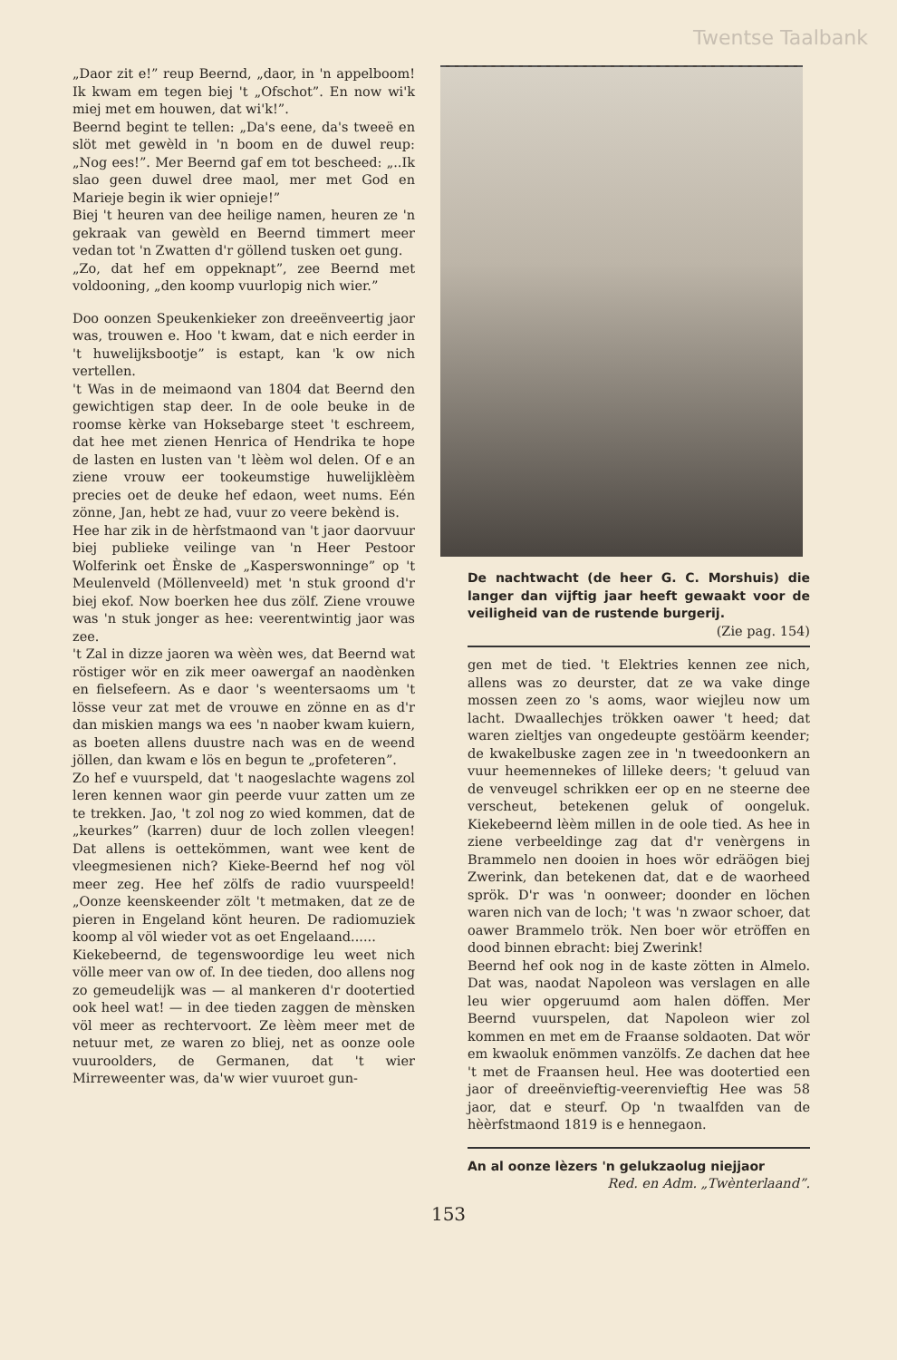Twentse Taalbank
„Daor zit e!” reup Beernd, „daor, in 'n appelboom! Ik kwam em tegen biej 't „Ofschot”. En now wi'k miej met em houwen, dat wi'k!”.
Beernd begint te tellen: „Da's eene, da's tweeë en slöt met gewèld in 'n boom en de duwel reup: „Nog ees!”. Mer Beernd gaf em tot bescheed: „..Ik slao geen duwel dree maol, mer met God en Marieje begin ik wier opnieje!”
Biej 't heuren van dee heilige namen, heuren ze 'n gekraak van gewèld en Beernd timmert meer vedan tot 'n Zwatten d'r göllend tusken oet gung.
„Zo, dat hef em oppeknapt”, zee Beernd met voldooning, „den koomp vuurlopig nich wier.”
Doo oonzen Speukenkieker zon dreeënveertig jaor was, trouwen e. Hoo 't kwam, dat e nich eerder in 't huwelijksbootje” is estapt, kan 'k ow nich vertellen.
't Was in de meimaond van 1804 dat Beernd den gewichtigen stap deer. In de oole beuke in de roomse kèrke van Hoksebarge steet 't eschreem, dat hee met zienen Henrica of Hendrika te hope de lasten en lusten van 't lèèm wol delen. Of e an ziene vrouw eer tookeumstige huwelijklèèm precies oet de deuke hef edaon, weet nums. Eén zönne, Jan, hebt ze had, vuur zo veere bekènd is.
Hee har zik in de hèrfstmaond van 't jaor daorvuur biej publieke veilinge van 'n Heer Pestoor Wolferink oet Ènske de „Kasperswonninge” op 't Meulenveld (Möllenveeld) met 'n stuk groond d'r biej ekof. Now boerken hee dus zölf. Ziene vrouwe was 'n stuk jonger as hee: veerentwintig jaor was zee.
't Zal in dizze jaoren wa wèèn wes, dat Beernd wat röstiger wör en zik meer oawergaf an naodènken en fielsefeern. As e daor 's weentersaoms um 't lösse veur zat met de vrouwe en zönne en as d'r dan miskien mangs wa ees 'n naober kwam kuiern, as boeten allens duustre nach was en de weend jöllen, dan kwam e lös en begun te „profeteren”.
Zo hef e vuurspeld, dat 't naogeslachte wagens zol leren kennen waor gin peerde vuur zatten um ze te trekken. Jao, 't zol nog zo wied kommen, dat de „keurkes” (karren) duur de loch zollen vleegen! Dat allens is oettekömmen, want wee kent de vleegmesienen nich? Kieke-Beernd hef nog völ meer zeg. Hee hef zölfs de radio vuurspeeld! „Oonze keenskeender zölt 't metmaken, dat ze de pieren in Engeland könt heuren. De radiomuziek koomp al völ wieder vot as oet Engelaand......
Kiekebeernd, de tegenswoordige leu weet nich völle meer van ow of. In dee tieden, doo allens nog zo gemeudelijk was — al mankeren d'r dootertied ook heel wat! — in dee tieden zaggen de mènsken völ meer as rechtervoort. Ze lèèm meer met de netuur met, ze waren zo bliej, net as oonze oole vuuroolders, de Germanen, dat 't wier Mirreweenter was, da'w wier vuuroet gun-
De nachtwacht (de heer G. C. Morshuis) die langer dan vijftig jaar heeft gewaakt voor de veiligheid van de rustende burgerij.
(Zie pag. 154)
gen met de tied. 't Elektries kennen zee nich, allens was zo deurster, dat ze wa vake dinge mossen zeen zo 's aoms, waor wiejleu now um lacht. Dwaallechjes trökken oawer 't heed; dat waren zieltjes van ongedeupte gestöärm keender; de kwakelbuske zagen zee in 'n tweedoonkern an vuur heemennekes of lilleke deers; 't geluud van de venveugel schrikken eer op en ne steerne dee verscheut, betekenen geluk of oongeluk. Kiekebeernd lèèm millen in de oole tied. As hee in ziene verbeeldinge zag dat d'r venèrgens in Brammelo nen dooien in hoes wör edräögen biej Zwerink, dan betekenen dat, dat e de waorheed sprök. D'r was 'n oonweer; doonder en löchen waren nich van de loch; 't was 'n zwaor schoer, dat oawer Brammelo trök. Nen boer wör etröffen en dood binnen ebracht: biej Zwerink!
Beernd hef ook nog in de kaste zötten in Almelo. Dat was, naodat Napoleon was verslagen en alle leu wier opgeruumd aom halen döffen. Mer Beernd vuurspelen, dat Napoleon wier zol kommen en met em de Fraanse soldaoten. Dat wör em kwaoluk enömmen vanzölfs. Ze dachen dat hee 't met de Fraansen heul. Hee was dootertied een jaor of dreeënvieftig-veerenvieftig Hee was 58 jaor, dat e steurf. Op 'n twaalfden van de hèèrfstmaond 1819 is e hennegaon.
An al oonze lèzers 'n gelukzaolug niejjaor
Red. en Adm. „Twènterlaand”.
153